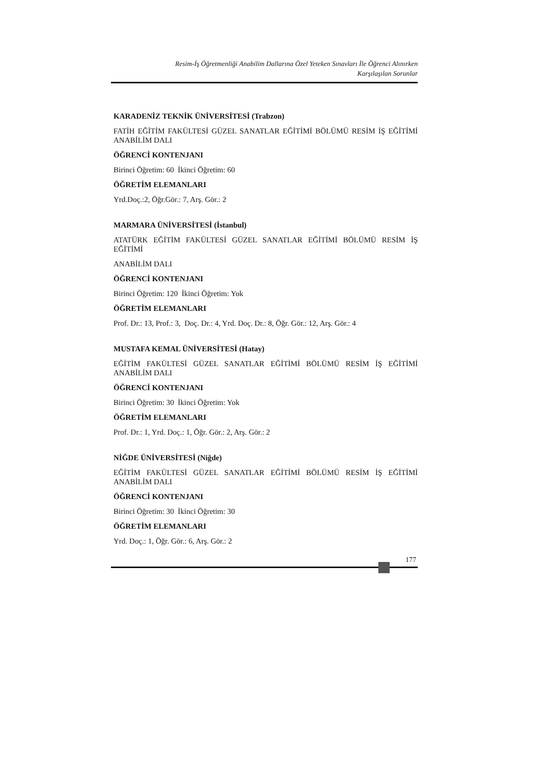Resim-İş Öğretmenliği Anabilim Dallarına Özel Yeteken Sınavları İle Öğrenci Alınırken
Karşılaşılan Sorunlar
KARADENİZ TEKNİK ÜNİVERSİTESİ (Trabzon)
FATİH EĞİTİM FAKÜLTESİ GÜZEL SANATLAR EĞİTİMİ BÖLÜMÜ RESİM İŞ EĞİTİMİ ANABİLİM DALI
ÖĞRENCİ KONTENJANI
Birinci Öğretim: 60 İkinci Öğretim: 60
ÖĞRETİM ELEMANLARI
Yrd.Doç.:2, Öğr.Gör.: 7, Arş. Gör.: 2
MARMARA ÜNİVERSİTESİ (İstanbul)
ATATÜRK EĞİTİM FAKÜLTESİ GÜZEL SANATLAR EĞİTİMİ BÖLÜMÜ RESİM İŞ EĞİTİMİ
ANABİLİM DALI
ÖĞRENCİ KONTENJANI
Birinci Öğretim: 120 İkinci Öğretim: Yok
ÖĞRETİM ELEMANLARI
Prof. Dr.: 13, Prof.: 3, Doç. Dr.: 4, Yrd. Doç. Dr.: 8, Öğr. Gör.: 12, Arş. Gör.: 4
MUSTAFA KEMAL ÜNİVERSİTESİ (Hatay)
EĞİTİM FAKÜLTESİ GÜZEL SANATLAR EĞİTİMİ BÖLÜMÜ RESİM İŞ EĞİTİMİ ANABİLİM DALI
ÖĞRENCİ KONTENJANI
Birinci Öğretim: 30 İkinci Öğretim: Yok
ÖĞRETİM ELEMANLARI
Prof. Dr.: 1, Yrd. Doç.: 1, Öğr. Gör.: 2, Arş. Gör.: 2
NİĞDE ÜNİVERSİTESİ (Niğde)
EĞİTİM FAKÜLTESİ GÜZEL SANATLAR EĞİTİMİ BÖLÜMÜ RESİM İŞ EĞİTİMİ ANABİLİM DALI
ÖĞRENCİ KONTENJANI
Birinci Öğretim: 30 İkinci Öğretim: 30
ÖĞRETİM ELEMANLARI
Yrd. Doç.: 1, Öğr. Gör.: 6, Arş. Gör.: 2
177